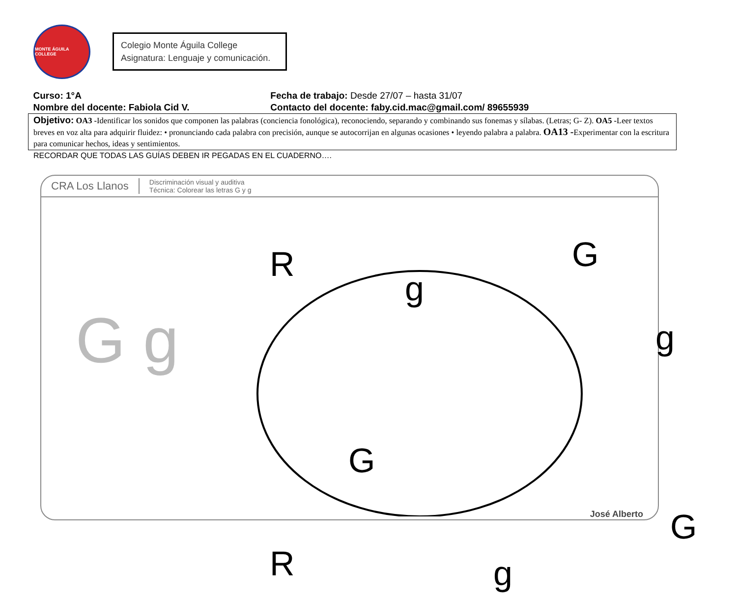MONTE ÁGUILA COLLEGE
Colegio Monte Águila College
Asignatura: Lenguaje y comunicación.
| Curso: 1°A | Fecha de trabajo: Desde 27/07 – hasta 31/07 |
| Nombre del docente: Fabiola Cid V. | Contacto del docente: faby.cid.mac@gmail.com/ 89655939 |
| Objetivo: OA3 - Identificar los sonidos que componen las palabras (conciencia fonológica), reconociendo, separando y combinando sus fonemas y sílabas. (Letras; G- Z). OA5 - Leer textos breves en voz alta para adquirir fluidez: • pronunciando cada palabra con precisión, aunque se autocorrijan en algunas ocasiones • leyendo palabra a palabra. OA13 - Experimentar con la escritura para comunicar hechos, ideas y sentimientos. | |
RECORDAR QUE TODAS LAS GUÍAS DEBEN IR PEGADAS EN EL CUADERNO….
CRA Los Llanos
Discriminación visual y auditiva
Técnica: Colorear las letras G y g
G g
R
g
G
g
G
G
R g
José Alberto